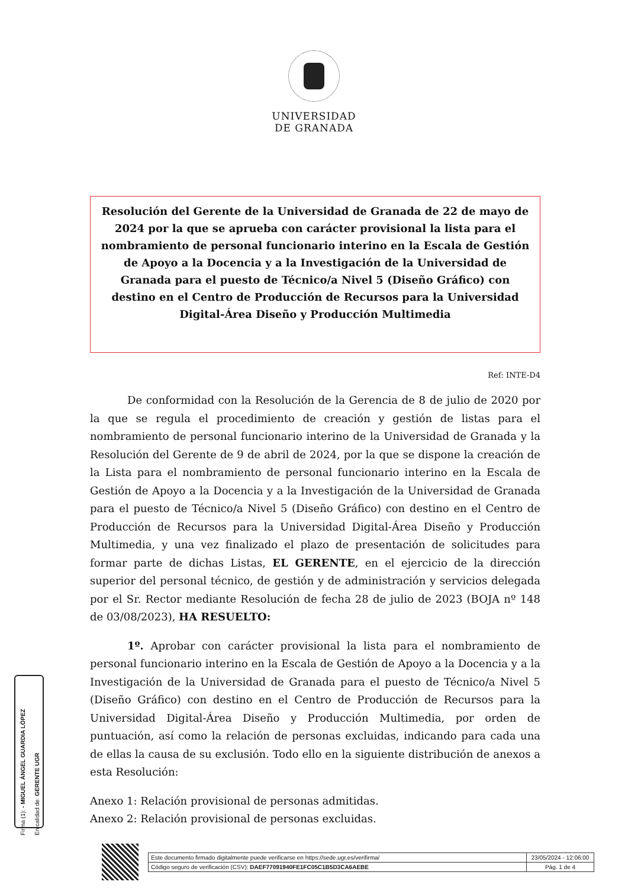UNIVERSIDAD
DE GRANADA
Resolución del Gerente de la Universidad de Granada de 22 de mayo de 2024 por la que se aprueba con carácter provisional la lista para el nombramiento de personal funcionario interino en la Escala de Gestión de Apoyo a la Docencia y a la Investigación de la Universidad de Granada para el puesto de Técnico/a Nivel 5 (Diseño Gráfico) con destino en el Centro de Producción de Recursos para la Universidad Digital-Área Diseño y Producción Multimedia
Ref: INTE-D4
De conformidad con la Resolución de la Gerencia de 8 de julio de 2020 por la que se regula el procedimiento de creación y gestión de listas para el nombramiento de personal funcionario interino de la Universidad de Granada y la Resolución del Gerente de 9 de abril de 2024, por la que se dispone la creación de la Lista para el nombramiento de personal funcionario interino en la Escala de Gestión de Apoyo a la Docencia y a la Investigación de la Universidad de Granada para el puesto de Técnico/a Nivel 5 (Diseño Gráfico) con destino en el Centro de Producción de Recursos para la Universidad Digital-Área Diseño y Producción Multimedia, y una vez finalizado el plazo de presentación de solicitudes para formar parte de dichas Listas, EL GERENTE, en el ejercicio de la dirección superior del personal técnico, de gestión y de administración y servicios delegada por el Sr. Rector mediante Resolución de fecha 28 de julio de 2023 (BOJA nº 148 de 03/08/2023), HA RESUELTO:
1º. Aprobar con carácter provisional la lista para el nombramiento de personal funcionario interino en la Escala de Gestión de Apoyo a la Docencia y a la Investigación de la Universidad de Granada para el puesto de Técnico/a Nivel 5 (Diseño Gráfico) con destino en el Centro de Producción de Recursos para la Universidad Digital-Área Diseño y Producción Multimedia, por orden de puntuación, así como la relación de personas excluidas, indicando para cada una de ellas la causa de su exclusión. Todo ello en la siguiente distribución de anexos a esta Resolución:
Anexo 1: Relación provisional de personas admitidas.
Anexo 2: Relación provisional de personas excluidas.
Firma (1): - MIGUEL ÁNGEL GUARDIA LÓPEZ
En calidad de: GERENTE UGR
| Este documento firmado digitalmente puede verificarse en https://sede.ugr.es/verifirma/ | 23/05/2024 - 12:06:00 |
| Código seguro de verificación (CSV): DAEF77091940FE1FC05C1B5D3CA6AEBE | Pág. 1 de 4 |